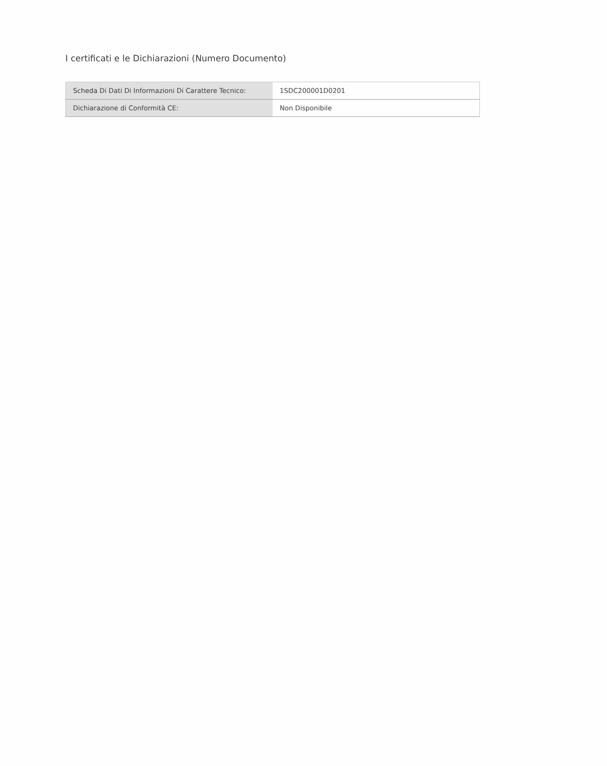I certificati e le Dichiarazioni (Numero Documento)
| Scheda Di Dati Di Informazioni Di Carattere Tecnico: | 1SDC200001D0201 |
| Dichiarazione di Conformità CE: | Non Disponibile |